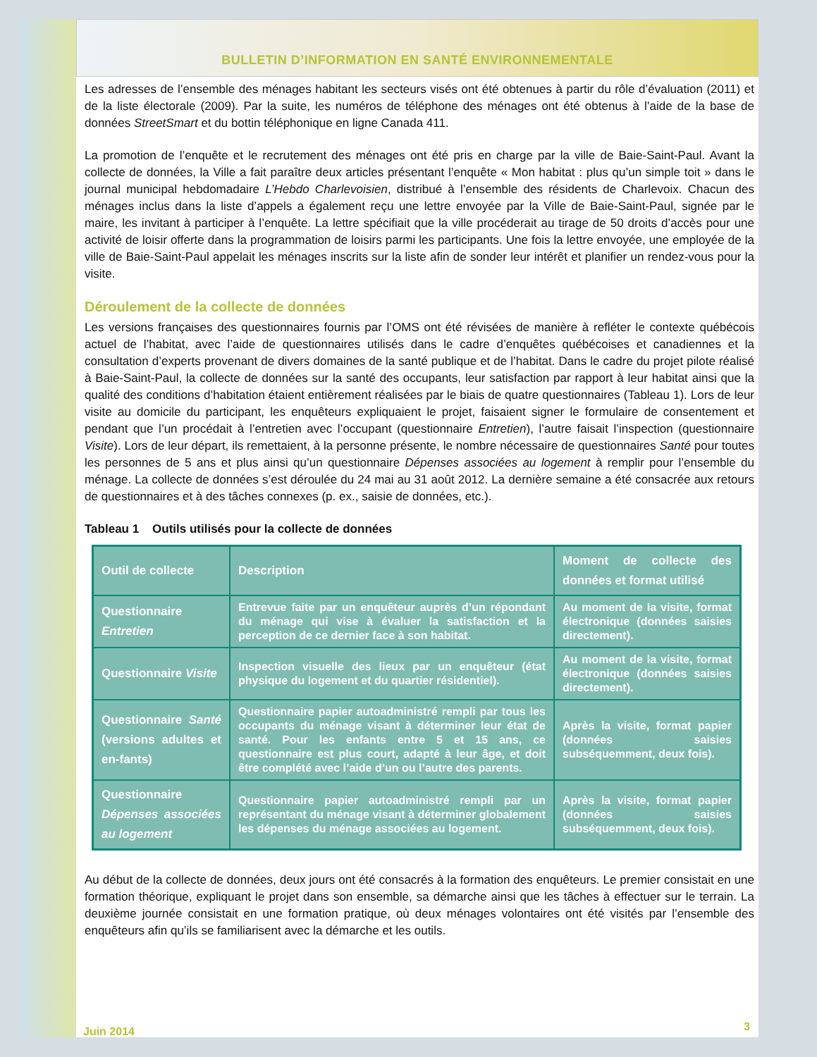BULLETIN D’INFORMATION EN SANTÉ ENVIRONNEMENTALE
Les adresses de l’ensemble des ménages habitant les secteurs visés ont été obtenues à partir du rôle d’évaluation (2011) et de la liste électorale (2009). Par la suite, les numéros de téléphone des ménages ont été obtenus à l’aide de la base de données StreetSmart et du bottin téléphonique en ligne Canada 411.
La promotion de l’enquête et le recrutement des ménages ont été pris en charge par la ville de Baie-Saint-Paul. Avant la collecte de données, la Ville a fait paraître deux articles présentant l’enquête « Mon habitat : plus qu’un simple toit » dans le journal municipal hebdomadaire L’Hebdo Charlevoisien, distribué à l’ensemble des résidents de Charlevoix. Chacun des ménages inclus dans la liste d’appels a également reçu une lettre envoyée par la Ville de Baie-Saint-Paul, signée par le maire, les invitant à participer à l’enquête. La lettre spécifiait que la ville procéderait au tirage de 50 droits d’accès pour une activité de loisir offerte dans la programmation de loisirs parmi les participants. Une fois la lettre envoyée, une employée de la ville de Baie-Saint-Paul appelait les ménages inscrits sur la liste afin de sonder leur intérêt et planifier un rendez-vous pour la visite.
Déroulement de la collecte de données
Les versions françaises des questionnaires fournis par l’OMS ont été révisées de manière à refléter le contexte québécois actuel de l’habitat, avec l’aide de questionnaires utilisés dans le cadre d’enquêtes québécoises et canadiennes et la consultation d’experts provenant de divers domaines de la santé publique et de l’habitat. Dans le cadre du projet pilote réalisé à Baie-Saint-Paul, la collecte de données sur la santé des occupants, leur satisfaction par rapport à leur habitat ainsi que la qualité des conditions d’habitation étaient entièrement réalisées par le biais de quatre questionnaires (Tableau 1). Lors de leur visite au domicile du participant, les enquêteurs expliquaient le projet, faisaient signer le formulaire de consentement et pendant que l’un procédait à l’entretien avec l’occupant (questionnaire Entretien), l’autre faisait l’inspection (questionnaire Visite). Lors de leur départ, ils remettaient, à la personne présente, le nombre nécessaire de questionnaires Santé pour toutes les personnes de 5 ans et plus ainsi qu’un questionnaire Dépenses associées au logement à remplir pour l’ensemble du ménage. La collecte de données s’est déroulée du 24 mai au 31 août 2012. La dernière semaine a été consacrée aux retours de questionnaires et à des tâches connexes (p. ex., saisie de données, etc.).
Tableau 1 Outils utilisés pour la collecte de données
| Outil de collecte | Description | Moment de collecte des données et format utilisé |
| --- | --- | --- |
| Questionnaire Entretien | Entrevue faite par un enquêteur auprès d’un répondant du ménage qui vise à évaluer la satisfaction et la perception de ce dernier face à son habitat. | Au moment de la visite, format électronique (données saisies directement). |
| Questionnaire Visite | Inspection visuelle des lieux par un enquêteur (état physique du logement et du quartier résidentiel). | Au moment de la visite, format électronique (données saisies directement). |
| Questionnaire Santé (versions adultes et en-fants) | Questionnaire papier autoadministré rempli par tous les occupants du ménage visant à déterminer leur état de santé. Pour les enfants entre 5 et 15 ans, ce questionnaire est plus court, adapté à leur âge, et doit être complété avec l’aide d’un ou l’autre des parents. | Après la visite, format papier (données saisies subséquemment, deux fois). |
| Questionnaire Dépenses associées au logement | Questionnaire papier autoadministré rempli par un représentant du ménage visant à déterminer globalement les dépenses du ménage associées au logement. | Après la visite, format papier (données saisies subséquemment, deux fois). |
Au début de la collecte de données, deux jours ont été consacrés à la formation des enquêteurs. Le premier consistait en une formation théorique, expliquant le projet dans son ensemble, sa démarche ainsi que les tâches à effectuer sur le terrain. La deuxième journée consistait en une formation pratique, où deux ménages volontaires ont été visités par l’ensemble des enquêteurs afin qu’ils se familiarisent avec la démarche et les outils.
Juin 2014 3